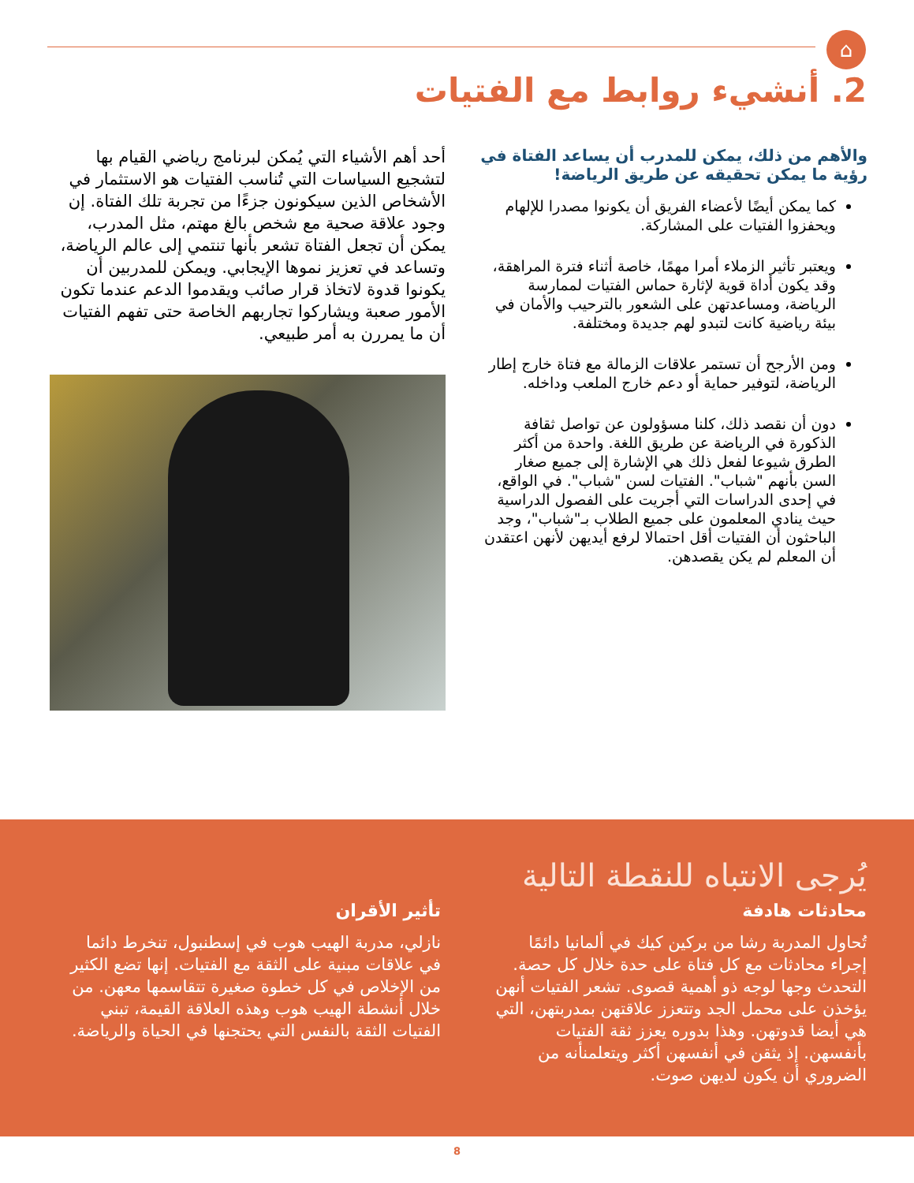⌂
2. أنشيء روابط مع الفتيات
والأهم من ذلك، يمكن للمدرب أن يساعد الفتاة في رؤية ما يمكن تحقيقه عن طريق الرياضة!
كما يمكن أيضًا لأعضاء الفريق أن يكونوا مصدرا للإلهام ويحفزوا الفتيات على المشاركة.
ويعتبر تأثير الزملاء أمرا مهمًا، خاصة أثناء فترة المراهقة، وقد يكون أداة قوية لإثارة حماس الفتيات لممارسة الرياضة، ومساعدتهن على الشعور بالترحيب والأمان في بيئة رياضية كانت لتبدو لهم جديدة ومختلفة.
ومن الأرجح أن تستمر علاقات الزمالة مع فتاة خارج إطار الرياضة، لتوفير حماية أو دعم خارج الملعب وداخله.
دون أن نقصد ذلك، كلنا مسؤولون عن تواصل ثقافة الذكورة في الرياضة عن طريق اللغة. واحدة من أكثر الطرق شيوعا لفعل ذلك هي الإشارة إلى جميع صغار السن بأنهم "شباب". الفتيات لسن "شباب". في الواقع، في إحدى الدراسات التي أجريت على الفصول الدراسية حيث ينادي المعلمون على جميع الطلاب بـ"شباب"، وجد الباحثون أن الفتيات أقل احتمالا لرفع أيديهن لأنهن اعتقدن أن المعلم لم يكن يقصدهن.
أحد أهم الأشياء التي يُمكن لبرنامج رياضي القيام بها لتشجيع السياسات التي تُناسب الفتيات هو الاستثمار في الأشخاص الذين سيكونون جزءًا من تجربة تلك الفتاة. إن وجود علاقة صحية مع شخص بالغ مهتم، مثل المدرب، يمكن أن تجعل الفتاة تشعر بأنها تنتمي إلى عالم الرياضة، وتساعد في تعزيز نموها الإيجابي. ويمكن للمدربين أن يكونوا قدوة لاتخاذ قرار صائب ويقدموا الدعم عندما تكون الأمور صعبة ويشاركوا تجاربهم الخاصة حتى تفهم الفتيات أن ما يمررن به أمر طبيعي.
يُرجى الانتباه للنقطة التالية
محادثات هادفة
تُحاول المدربة رشا من بركين كيك في ألمانيا دائمًا إجراء محادثات مع كل فتاة على حدة خلال كل حصة. التحدث وجها لوجه ذو أهمية قصوى. تشعر الفتيات أنهن يؤخذن على محمل الجد وتتعزز علاقتهن بمدربتهن، التي هي أيضا قدوتهن. وهذا بدوره يعزز ثقة الفتيات بأنفسهن. إذ يثقن في أنفسهن أكثر ويتعلمنأنه من الضروري أن يكون لديهن صوت.
تأثير الأقران
نازلي، مدربة الهيب هوب في إسطنبول، تنخرط دائما في علاقات مبنية على الثقة مع الفتيات. إنها تضع الكثير من الإخلاص في كل خطوة صغيرة تتقاسمها معهن. من خلال أنشطة الهيب هوب وهذه العلاقة القيمة، تبني الفتيات الثقة بالنفس التي يحتجنها في الحياة والرياضة.
8